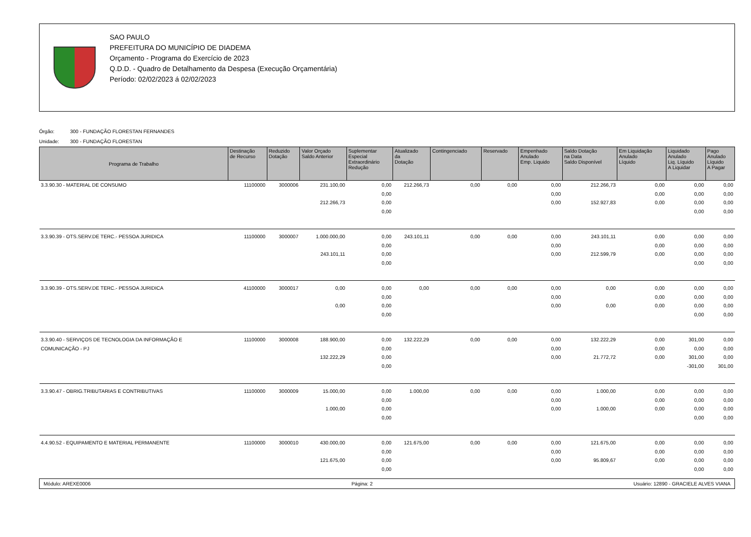SAO PAULO
PREFEITURA DO MUNICÍPIO DE DIADEMA
Orçamento - Programa do Exercício de 2023
Q.D.D. - Quadro de Detalhamento da Despesa (Execução Orçamentária)
Período: 02/02/2023 á 02/02/2023
Órgão: 300 - FUNDAÇÃO FLORESTAN FERNANDES
Unidade: 300 - FUNDAÇÃO FLORESTAN
| Programa de Trabalho | Destinação de Recurso | Reduzido Dotação | Valor Orçado Saldo Anterior | Suplementar Especial Extraordinário Redução | Atualizado da Dotação | Contingenciado | Reservado | Empenhado Anulado Emp. Liquido | Saldo Dotação na Data Saldo Disponível | Em Liquidação Anulado Líquido | Liquidado Anulado Liq. Líquido A Liquidar | Pago Anulado Líquido A Pagar |
| --- | --- | --- | --- | --- | --- | --- | --- | --- | --- | --- | --- | --- |
| 3.3.90.30 - MATERIAL DE CONSUMO | 11100000 | 3000006 | 231.100,00 | 0,00 | 212.266,73 | 0,00 | 0,00 | 0,00 | 212.266,73 | 0,00 | 0,00 | 0,00 |
| | | | | 0,00 | | | | 0,00 | | 0,00 | 0,00 | 0,00 |
| | | | 212.266,73 | 0,00 | | | | 0,00 | 152.927,83 | 0,00 | 0,00 | 0,00 |
| | | | | 0,00 | | | | | | | 0,00 | 0,00 |
| 3.3.90.39 - OTS.SERV.DE TERC.- PESSOA JURIDICA | 11100000 | 3000007 | 1.000.000,00 | 0,00 | 243.101,11 | 0,00 | 0,00 | 0,00 | 243.101,11 | 0,00 | 0,00 | 0,00 |
| | | | | 0,00 | | | | 0,00 | | 0,00 | 0,00 | 0,00 |
| | | | 243.101,11 | 0,00 | | | | 0,00 | 212.599,79 | 0,00 | 0,00 | 0,00 |
| | | | | 0,00 | | | | | | | 0,00 | 0,00 |
| 3.3.90.39 - OTS.SERV.DE TERC.- PESSOA JURIDICA | 41100000 | 3000017 | 0,00 | 0,00 | 0,00 | 0,00 | 0,00 | 0,00 | 0,00 | 0,00 | 0,00 | 0,00 |
| | | | | 0,00 | | | | 0,00 | | 0,00 | 0,00 | 0,00 |
| | | | 0,00 | 0,00 | | | | 0,00 | 0,00 | 0,00 | 0,00 | 0,00 |
| | | | | 0,00 | | | | | | | 0,00 | 0,00 |
| 3.3.90.40 - SERVIÇOS DE TECNOLOGIA DA INFORMAÇÃO E | 11100000 | 3000008 | 188.900,00 | 0,00 | 132.222,29 | 0,00 | 0,00 | 0,00 | 132.222,29 | 0,00 | 301,00 | 0,00 |
| COMUNICAÇÃO - PJ | | | | 0,00 | | | | 0,00 | | 0,00 | 0,00 | 0,00 |
| | | | 132.222,29 | 0,00 | | | | 0,00 | 21.772,72 | 0,00 | 301,00 | 0,00 |
| | | | | 0,00 | | | | | | | -301,00 | 301,00 |
| 3.3.90.47 - OBRIG.TRIBUTARIAS E CONTRIBUTIVAS | 11100000 | 3000009 | 15.000,00 | 0,00 | 1.000,00 | 0,00 | 0,00 | 0,00 | 1.000,00 | 0,00 | 0,00 | 0,00 |
| | | | | 0,00 | | | | 0,00 | | 0,00 | 0,00 | 0,00 |
| | | | 1.000,00 | 0,00 | | | | 0,00 | 1.000,00 | 0,00 | 0,00 | 0,00 |
| | | | | 0,00 | | | | | | | 0,00 | 0,00 |
| 4.4.90.52 - EQUIPAMENTO E MATERIAL PERMANENTE | 11100000 | 3000010 | 430.000,00 | 0,00 | 121.675,00 | 0,00 | 0,00 | 0,00 | 121.675,00 | 0,00 | 0,00 | 0,00 |
| | | | | 0,00 | | | | 0,00 | | 0,00 | 0,00 | 0,00 |
| | | | 121.675,00 | 0,00 | | | | 0,00 | 95.809,67 | 0,00 | 0,00 | 0,00 |
| | | | | 0,00 | | | | | | | 0,00 | 0,00 |
Módulo: AREXE0006 Página: 2 Usuário: 12890 - GRACIELE ALVES VIANA